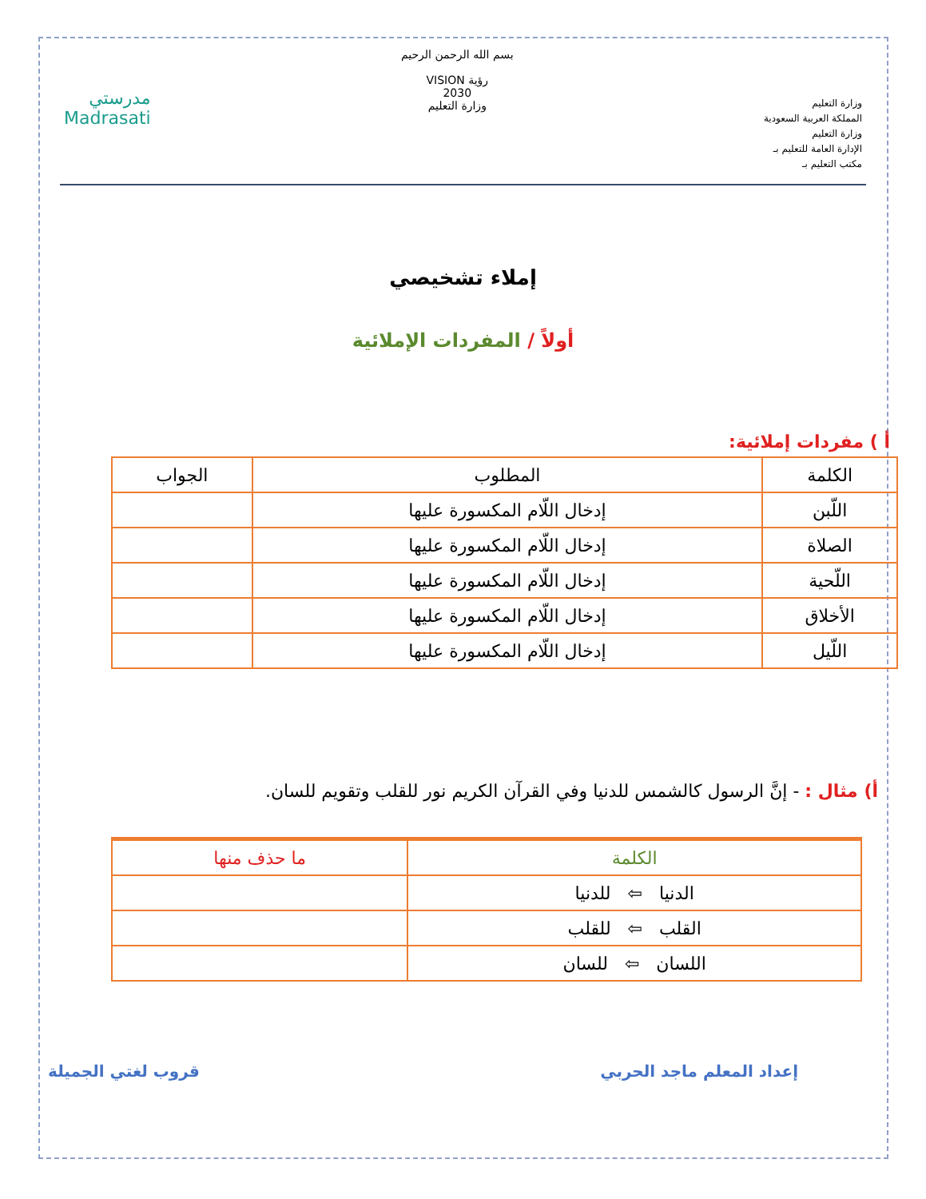وزارة التعليم
المملكة العربية السعودية
وزارة التعليم
الإدارة العامة للتعليم بـ
مكتب التعليم بـ
بسم الله الرحمن الرحيم
رؤية VISION
2030
وزارة التعليم
مدرستي
Madrasati
إملاء تشخيصي
أولاً / المفردات الإملائية
أ ) مفردات إملائية:
| الكلمة | المطلوب | الجواب |
| --- | --- | --- |
| اللّبن | إدخال اللّام المكسورة عليها | |
| الصلاة | إدخال اللّام المكسورة عليها | |
| اللّحية | إدخال اللّام المكسورة عليها | |
| الأخلاق | إدخال اللّام المكسورة عليها | |
| اللّيل | إدخال اللّام المكسورة عليها | |
أ) مثال : - إنَّ الرسول كالشمس للدنيا وفي القرآن الكريم نور للقلب وتقويم للسان.
| الكلمة | ما حذف منها |
| --- | --- |
| الدنيا ⇦ للدنيا | |
| القلب ⇦ للقلب | |
| اللسان ⇦ للسان | |
إعداد المعلم ماجد الحربي قروب لغتي الجميلة